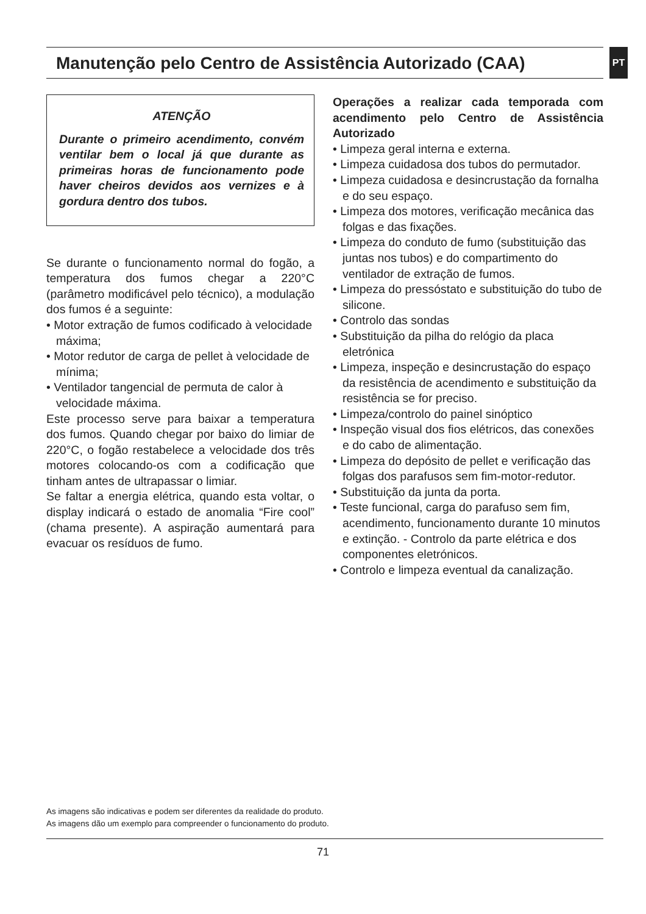Manutenção pelo Centro de Assistência Autorizado (CAA) PT
ATENÇÃO
Durante o primeiro acendimento, convém ventilar bem o local já que durante as primeiras horas de funcionamento pode haver cheiros devidos aos vernizes e à gordura dentro dos tubos.
Se durante o funcionamento normal do fogão, a temperatura dos fumos chegar a 220°C (parâmetro modificável pelo técnico), a modulação dos fumos é a seguinte:
• Motor extração de fumos codificado à velocidade máxima;
• Motor redutor de carga de pellet à velocidade de mínima;
• Ventilador tangencial de permuta de calor à velocidade máxima.
Este processo serve para baixar a temperatura dos fumos. Quando chegar por baixo do limiar de 220°C, o fogão restabelece a velocidade dos três motores colocando-os com a codificação que tinham antes de ultrapassar o limiar.
Se faltar a energia elétrica, quando esta voltar, o display indicará o estado de anomalia “Fire cool” (chama presente). A aspiração aumentará para evacuar os resíduos de fumo.
Operações a realizar cada temporada com acendimento pelo Centro de Assistência Autorizado
• Limpeza geral interna e externa.
• Limpeza cuidadosa dos tubos do permutador.
• Limpeza cuidadosa e desincrustação da fornalha e do seu espaço.
• Limpeza dos motores, verificação mecânica das folgas e das fixações.
• Limpeza do conduto de fumo (substituição das juntas nos tubos) e do compartimento do ventilador de extração de fumos.
• Limpeza do pressóstato e substituição do tubo de silicone.
• Controlo das sondas
• Substituição da pilha do relógio da placa eletrónica
• Limpeza, inspeção e desincrustação do espaço da resistência de acendimento e substituição da resistência se for preciso.
• Limpeza/controlo do painel sinóptico
• Inspeção visual dos fios elétricos, das conexões e do cabo de alimentação.
• Limpeza do depósito de pellet e verificação das folgas dos parafusos sem fim-motor-redutor.
• Substituição da junta da porta.
• Teste funcional, carga do parafuso sem fim, acendimento, funcionamento durante 10 minutos e extinção. - Controlo da parte elétrica e dos componentes eletrónicos.
• Controlo e limpeza eventual da canalização.
As imagens são indicativas e podem ser diferentes da realidade do produto.
As imagens dão um exemplo para compreender o funcionamento do produto.
71